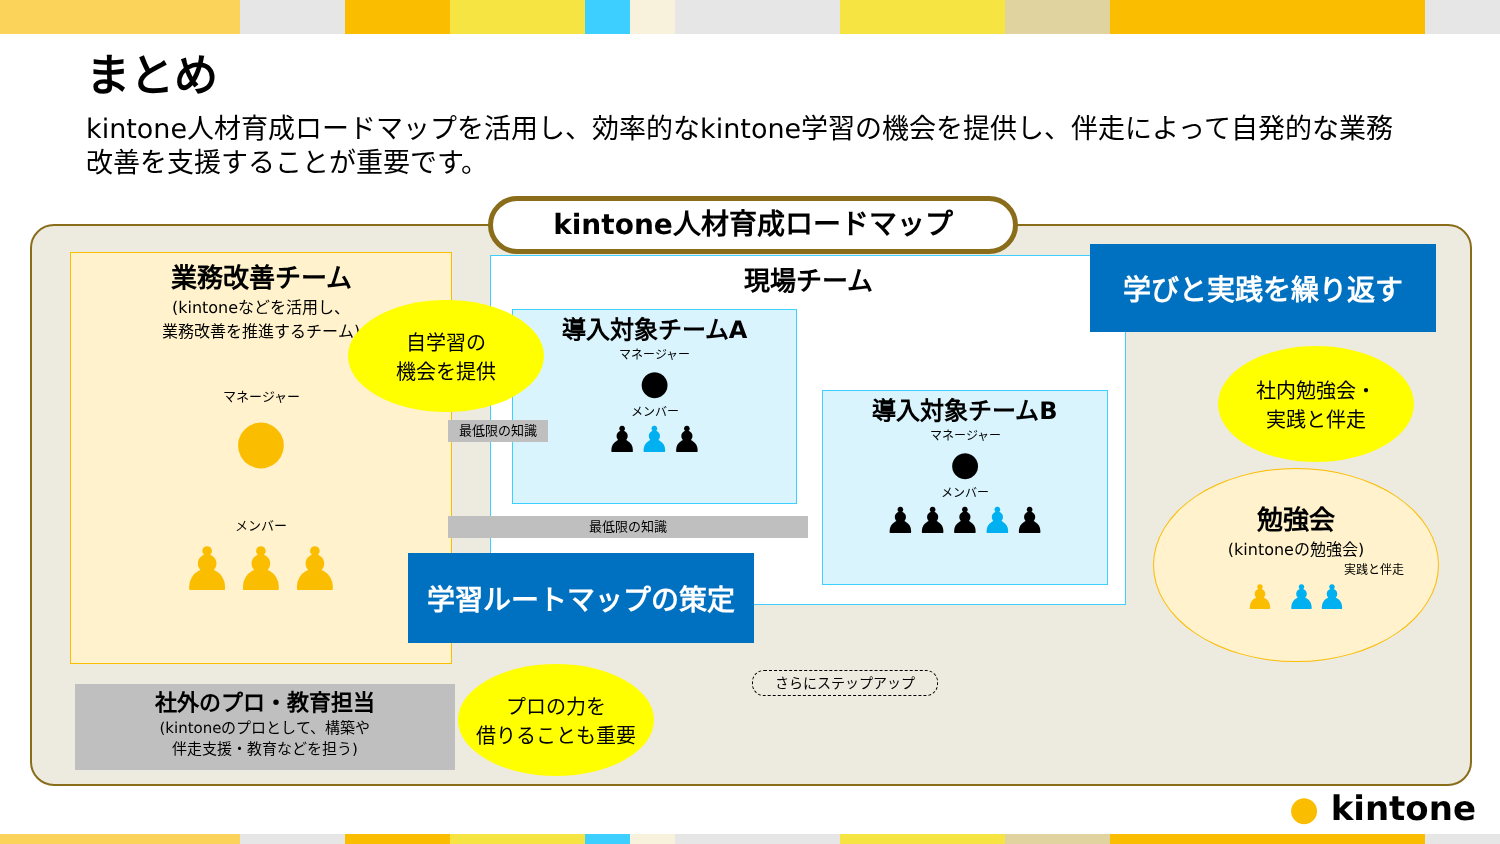まとめ
kintone人材育成ロードマップを活用し、効率的なkintone学習の機会を提供し、伴走によって自発的な業務改善を支援することが重要です。
kintone人材育成ロードマップ
業務改善チーム
(kintoneなどを活用し、
業務改善を推進するチーム)
マネージャー
●
メンバー
♟♟♟
現場チーム
導入対象チームA
マネージャー
●
メンバー
♟♟♟
導入対象チームB
マネージャー
●
メンバー
♟♟♟♟♟
最低限の知識
最低限の知識
学びと実践を繰り返す
学習ルートマップの策定
自学習の
機会を提供
社内勉強会・
実践と伴走
プロの力を
借りることも重要
勉強会
(kintoneの勉強会)
実践と伴走
♟ ♟♟
さらにステップアップ
社外のプロ・教育担当
(kintoneのプロとして、構築や
伴走支援・教育などを担う)
● kintone